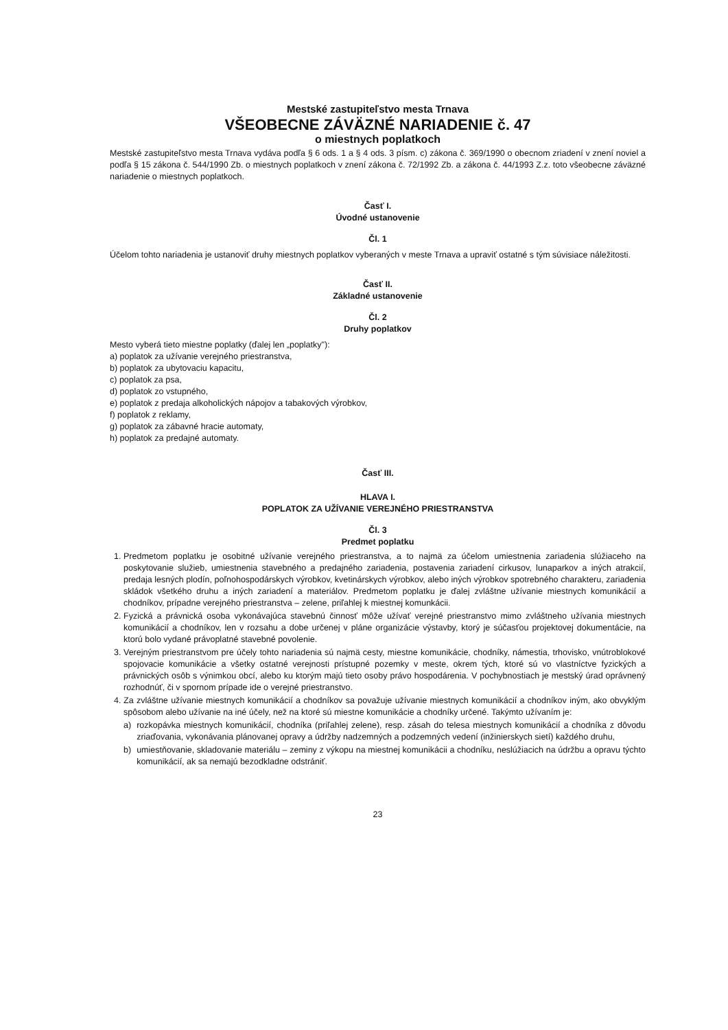Mestské zastupiteľstvo mesta Trnava
VŠEOBECNE ZÁVÄZNÉ NARIADENIE č. 47
o miestnych poplatkoch
Mestské zastupiteľstvo mesta Trnava vydáva podľa § 6 ods. 1 a § 4 ods. 3 písm. c) zákona č. 369/1990 o obecnom zriadení v znení noviel a podľa § 15 zákona č. 544/1990 Zb. o miestnych poplatkoch v znení zákona č. 72/1992 Zb. a zákona č. 44/1993 Z.z. toto všeobecne záväzné nariadenie o miestnych poplatkoch.
Časť I.
Úvodné ustanovenie
Čl. 1
Účelom tohto nariadenia je ustanoviť druhy miestnych poplatkov vyberaných v meste Trnava a upraviť ostatné s tým súvisiace náležitosti.
Časť II.
Základné ustanovenie
Čl. 2
Druhy poplatkov
Mesto vyberá tieto miestne poplatky (ďalej len „poplatky"):
a) poplatok za užívanie verejného priestranstva,
b) poplatok za ubytovaciu kapacitu,
c) poplatok za psa,
d) poplatok zo vstupného,
e) poplatok z predaja alkoholických nápojov a tabakových výrobkov,
f) poplatok z reklamy,
g) poplatok za zábavné hracie automaty,
h) poplatok za predajné automaty.
Časť III.
HLAVA I.
POPLATOK ZA UŽÍVANIE VEREJNÉHO PRIESTRANSTVA
Čl. 3
Predmet poplatku
1. Predmetom poplatku je osobitné užívanie verejného priestranstva, a to najmä za účelom umiestnenia zariadenia slúžiaceho na poskytovanie služieb, umiestnenia stavebného a predajného zariadenia, postavenia zariadení cirkusov, lunaparkov a iných atrakcií, predaja lesných plodín, poľnohospodárskych výrobkov, kvetinárskych výrobkov, alebo iných výrobkov spotrebného charakteru, zariadenia skládok všetkého druhu a iných zariadení a materiálov. Predmetom poplatku je ďalej zvláštne užívanie miestnych komunikácií a chodníkov, prípadne verejného priestranstva – zelene, priľahlej k miestnej komunkácii.
2. Fyzická a právnická osoba vykonávajúca stavebnú činnosť môže užívať verejné priestranstvo mimo zvláštneho užívania miestnych komunikácií a chodníkov, len v rozsahu a dobe určenej v pláne organizácie výstavby, ktorý je súčasťou projektovej dokumentácie, na ktorú bolo vydané právoplatné stavebné povolenie.
3. Verejným priestranstvom pre účely tohto nariadenia sú najmä cesty, miestne komunikácie, chodníky, námestia, trhovisko, vnútroblokové spojovacie komunikácie a všetky ostatné verejnosti prístupné pozemky v meste, okrem tých, ktoré sú vo vlastníctve fyzických a právnických osôb s výnimkou obcí, alebo ku ktorým majú tieto osoby právo hospodárenia. V pochybnostiach je mestský úrad oprávnený rozhodnúť, či v spornom prípade ide o verejné priestranstvo.
4. Za zvláštne užívanie miestnych komunikácií a chodníkov sa považuje užívanie miestnych komunikácií a chodníkov iným, ako obvyklým spôsobom alebo užívanie na iné účely, než na ktoré sú miestne komunikácie a chodníky určené. Takýmto užívaním je:
a) rozkopávka miestnych komunikácií, chodníka (priľahlej zelene), resp. zásah do telesa miestnych komunikácií a chodníka z dôvodu zriaďovania, vykonávania plánovanej opravy a údržby nadzemných a podzemných vedení (inžinierskych sietí) každého druhu,
b) umiestňovanie, skladovanie materiálu – zeminy z výkopu na miestnej komunikácii a chodníku, neslúžiacich na údržbu a opravu týchto komunikácií, ak sa nemajú bezodkladne odstrániť.
23